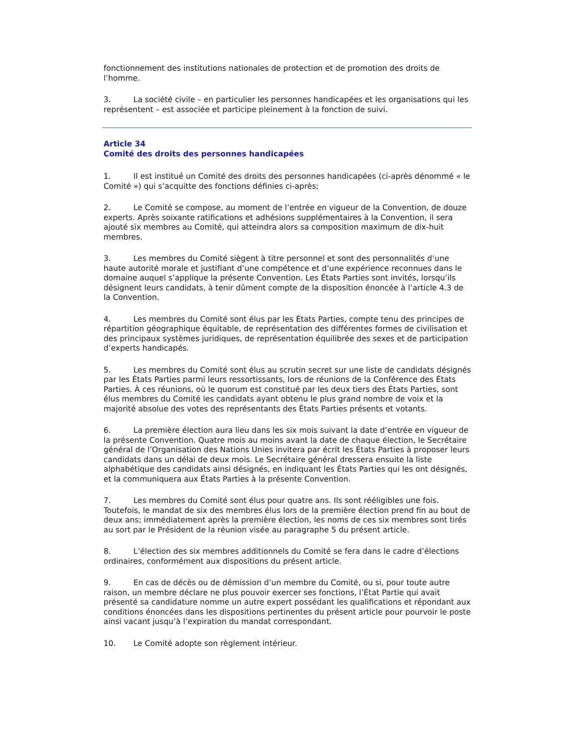fonctionnement des institutions nationales de protection et de promotion des droits de l’homme.
3. La société civile – en particulier les personnes handicapées et les organisations qui les représentent – est associée et participe pleinement à la fonction de suivi.
Article 34
Comité des droits des personnes handicapées
1. Il est institué un Comité des droits des personnes handicapées (ci-après dénommé « le Comité ») qui s’acquitte des fonctions définies ci-après;
2. Le Comité se compose, au moment de l’entrée en vigueur de la Convention, de douze experts. Après soixante ratifications et adhésions supplémentaires à la Convention, il sera ajouté six membres au Comité, qui atteindra alors sa composition maximum de dix-huit membres.
3. Les membres du Comité siègent à titre personnel et sont des personnalités d’une haute autorité morale et justifiant d’une compétence et d’une expérience reconnues dans le domaine auquel s’applique la présente Convention. Les États Parties sont invités, lorsqu’ils désignent leurs candidats, à tenir dûment compte de la disposition énoncée à l’article 4.3 de la Convention.
4. Les membres du Comité sont élus par les États Parties, compte tenu des principes de répartition géographique équitable, de représentation des différentes formes de civilisation et des principaux systèmes juridiques, de représentation équilibrée des sexes et de participation d’experts handicapés.
5. Les membres du Comité sont élus au scrutin secret sur une liste de candidats désignés par les États Parties parmi leurs ressortissants, lors de réunions de la Conférence des États Parties. À ces réunions, où le quorum est constitué par les deux tiers des États Parties, sont élus membres du Comité les candidats ayant obtenu le plus grand nombre de voix et la majorité absolue des votes des représentants des États Parties présents et votants.
6. La première élection aura lieu dans les six mois suivant la date d’entrée en vigueur de la présente Convention. Quatre mois au moins avant la date de chaque élection, le Secrétaire général de l’Organisation des Nations Unies invitera par écrit les États Parties à proposer leurs candidats dans un délai de deux mois. Le Secrétaire général dressera ensuite la liste alphabétique des candidats ainsi désignés, en indiquant les États Parties qui les ont désignés, et la communiquera aux États Parties à la présente Convention.
7. Les membres du Comité sont élus pour quatre ans. Ils sont rééligibles une fois. Toutefois, le mandat de six des membres élus lors de la première élection prend fin au bout de deux ans; immédiatement après la première élection, les noms de ces six membres sont tirés au sort par le Président de la réunion visée au paragraphe 5 du présent article.
8. L’élection des six membres additionnels du Comité se fera dans le cadre d’élections ordinaires, conformément aux dispositions du présent article.
9. En cas de décès ou de démission d’un membre du Comité, ou si, pour toute autre raison, un membre déclare ne plus pouvoir exercer ses fonctions, l’État Partie qui avait présenté sa candidature nomme un autre expert possédant les qualifications et répondant aux conditions énoncées dans les dispositions pertinentes du présent article pour pourvoir le poste ainsi vacant jusqu’à l’expiration du mandat correspondant.
10. Le Comité adopte son règlement intérieur.